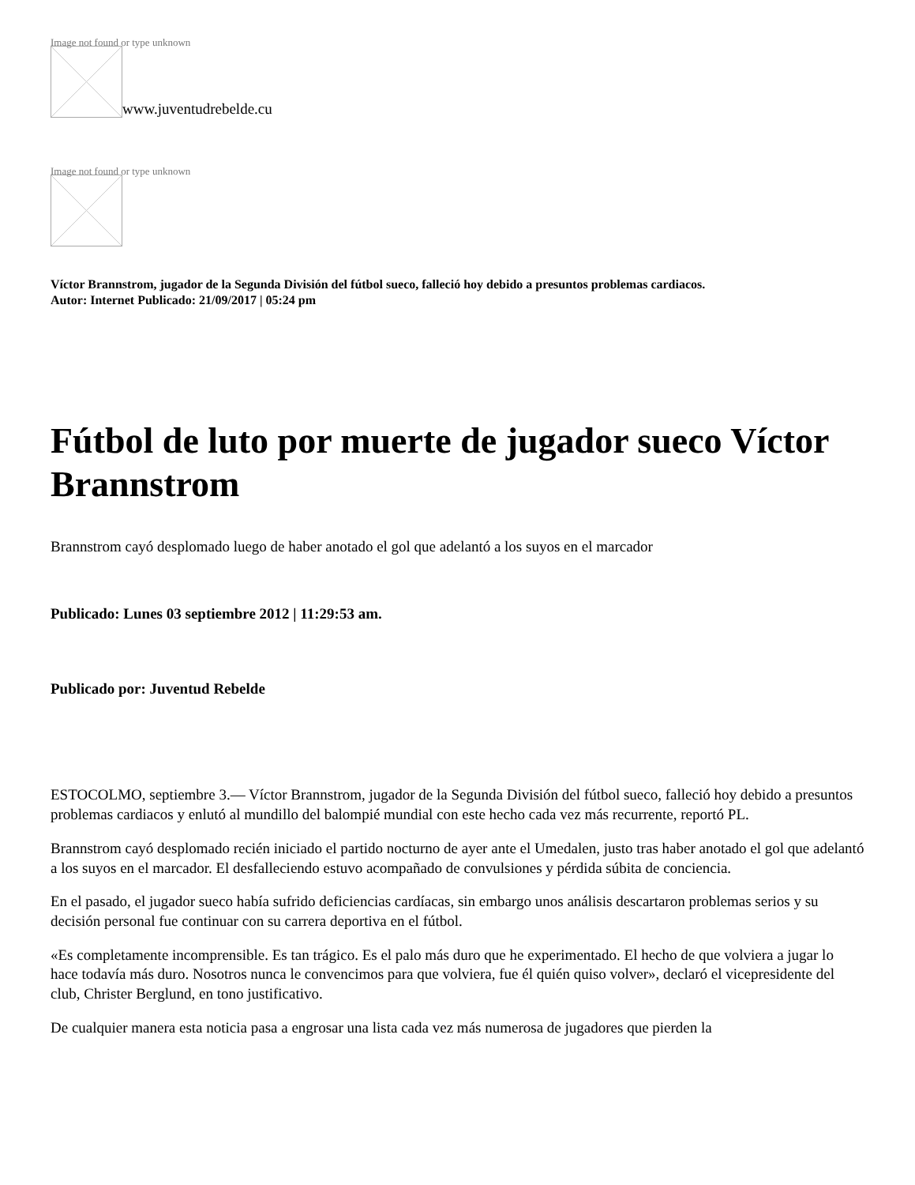Image not found or type unknown
www.juventudrebelde.cu
Image not found or type unknown
Víctor Brannstrom, jugador de la Segunda División del fútbol sueco, falleció hoy debido a presuntos problemas cardiacos.
Autor: Internet Publicado: 21/09/2017 | 05:24 pm
Fútbol de luto por muerte de jugador sueco Víctor Brannstrom
Brannstrom cayó desplomado luego de haber anotado el gol que adelantó a los suyos en el marcador
Publicado: Lunes 03 septiembre 2012 | 11:29:53 am.
Publicado por: Juventud Rebelde
ESTOCOLMO, septiembre 3.— Víctor Brannstrom, jugador de la Segunda División del fútbol sueco, falleció hoy debido a presuntos problemas cardiacos y enlutó al mundillo del balompié mundial con este hecho cada vez más recurrente, reportó PL.
Brannstrom cayó desplomado recién iniciado el partido nocturno de ayer ante el Umedalen, justo tras haber anotado el gol que adelantó a los suyos en el marcador. El desfalleciendo estuvo acompañado de convulsiones y pérdida súbita de conciencia.
En el pasado, el jugador sueco había sufrido deficiencias cardíacas, sin embargo unos análisis descartaron problemas serios y su decisión personal fue continuar con su carrera deportiva en el fútbol.
«Es completamente incomprensible. Es tan trágico. Es el palo más duro que he experimentado. El hecho de que volviera a jugar lo hace todavía más duro. Nosotros nunca le convencimos para que volviera, fue él quién quiso volver», declaró el vicepresidente del club, Christer Berglund, en tono justificativo.
De cualquier manera esta noticia pasa a engrosar una lista cada vez más numerosa de jugadores que pierden la